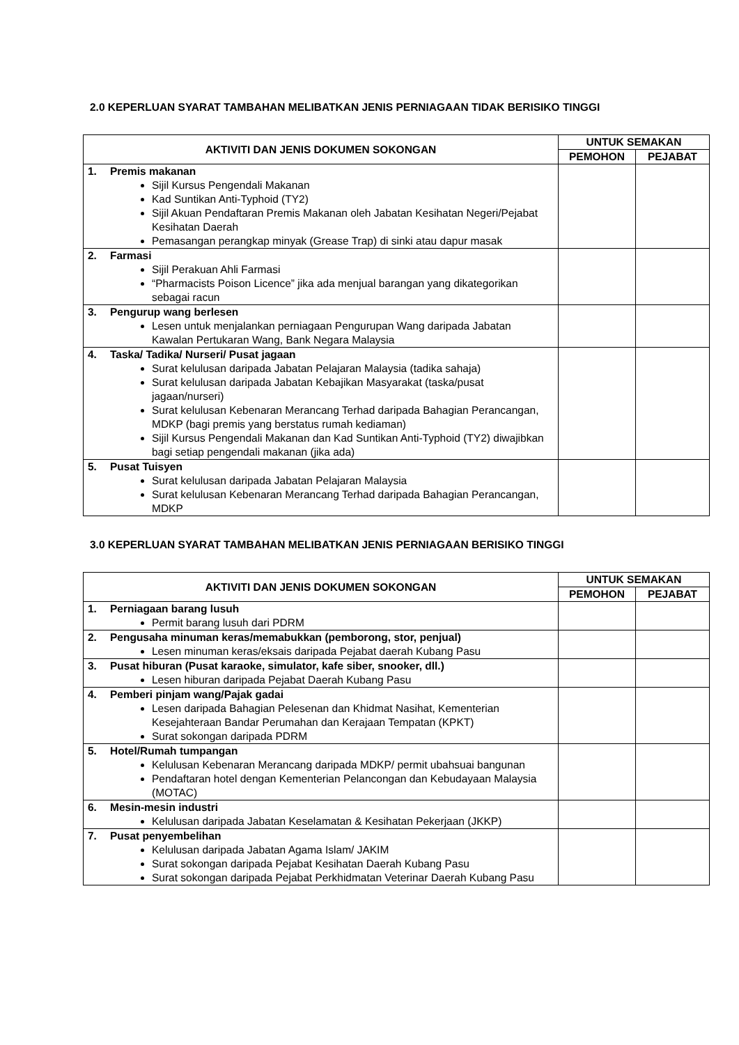2.0 KEPERLUAN SYARAT TAMBAHAN MELIBATKAN JENIS PERNIAGAAN TIDAK BERISIKO TINGGI
| AKTIVITI DAN JENIS DOKUMEN SOKONGAN | UNTUK SEMAKAN | |
| --- | --- | --- |
| | PEMOHON | PEJABAT |
| 1. Premis makanan Sijil Kursus Pengendali Makanan Kad Suntikan Anti-Typhoid (TY2) Sijil Akuan Pendaftaran Premis Makanan oleh Jabatan Kesihatan Negeri/Pejabat Kesihatan Daerah Pemasangan perangkap minyak (Grease Trap) di sinki atau dapur masak | | |
| 2. Farmasi Sijil Perakuan Ahli Farmasi “Pharmacists Poison Licence” jika ada menjual barangan yang dikategorikan sebagai racun | | |
| 3. Pengurup wang berlesen Lesen untuk menjalankan perniagaan Pengurupan Wang daripada Jabatan Kawalan Pertukaran Wang, Bank Negara Malaysia | | |
| 4. Taska/ Tadika/ Nurseri/ Pusat jagaan Surat kelulusan daripada Jabatan Pelajaran Malaysia (tadika sahaja) Surat kelulusan daripada Jabatan Kebajikan Masyarakat (taska/pusat jagaan/nurseri) Surat kelulusan Kebenaran Merancang Terhad daripada Bahagian Perancangan, MDKP (bagi premis yang berstatus rumah kediaman) Sijil Kursus Pengendali Makanan dan Kad Suntikan Anti-Typhoid (TY2) diwajibkan bagi setiap pengendali makanan (jika ada) | | |
| 5. Pusat Tuisyen Surat kelulusan daripada Jabatan Pelajaran Malaysia Surat kelulusan Kebenaran Merancang Terhad daripada Bahagian Perancangan, MDKP | | |
3.0 KEPERLUAN SYARAT TAMBAHAN MELIBATKAN JENIS PERNIAGAAN BERISIKO TINGGI
| AKTIVITI DAN JENIS DOKUMEN SOKONGAN | UNTUK SEMAKAN | |
| --- | --- | --- |
| | PEMOHON | PEJABAT |
| 1. Perniagaan barang lusuh Permit barang lusuh dari PDRM | | |
| 2. Pengusaha minuman keras/memabukkan (pemborong, stor, penjual) Lesen minuman keras/eksais daripada Pejabat daerah Kubang Pasu | | |
| 3. Pusat hiburan (Pusat karaoke, simulator, kafe siber, snooker, dll.) Lesen hiburan daripada Pejabat Daerah Kubang Pasu | | |
| 4. Pemberi pinjam wang/Pajak gadai Lesen daripada Bahagian Pelesenan dan Khidmat Nasihat, Kementerian Kesejahteraan Bandar Perumahan dan Kerajaan Tempatan (KPKT) Surat sokongan daripada PDRM | | |
| 5. Hotel/Rumah tumpangan Kelulusan Kebenaran Merancang daripada MDKP/ permit ubahsuai bangunan Pendaftaran hotel dengan Kementerian Pelancongan dan Kebudayaan Malaysia (MOTAC) | | |
| 6. Mesin-mesin industri Kelulusan daripada Jabatan Keselamatan & Kesihatan Pekerjaan (JKKP) | | |
| 7. Pusat penyembelihan Kelulusan daripada Jabatan Agama Islam/ JAKIM Surat sokongan daripada Pejabat Kesihatan Daerah Kubang Pasu Surat sokongan daripada Pejabat Perkhidmatan Veterinar Daerah Kubang Pasu | | |